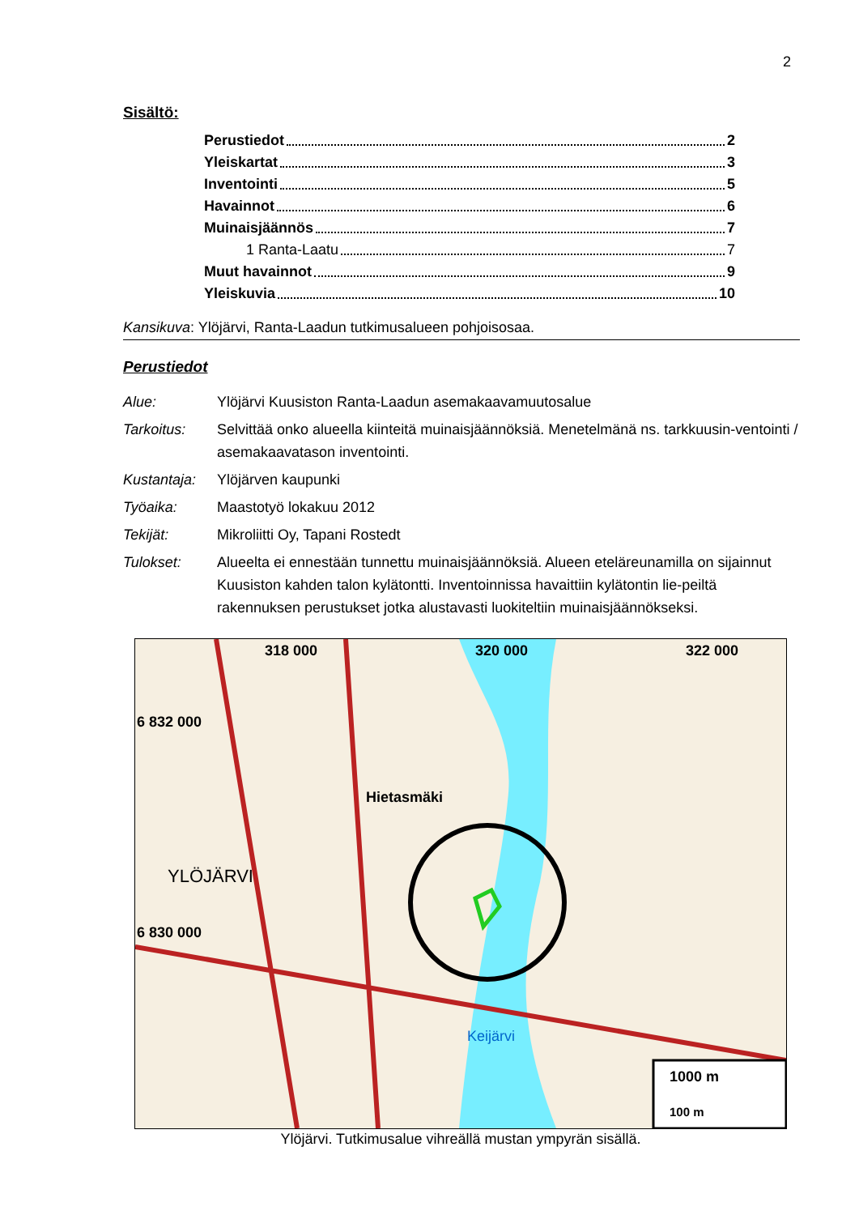2
Sisältö:
Perustiedot 2
Yleiskartat 3
Inventointi 5
Havainnot 6
Muinaisjäännös 7
1 Ranta-Laatu 7
Muut havainnot 9
Yleiskuvia 10
Kansikuva: Ylöjärvi, Ranta-Laadun tutkimusalueen pohjoisosaa.
Perustiedot
| Alue: | Ylöjärvi Kuusiston Ranta-Laadun asemakaavamuutosalue |
| Tarkoitus: | Selvittää onko alueella kiinteitä muinaisjäännöksiä. Menetelmänä ns. tarkkuusin-ventointi / asemakaavatason inventointi. |
| Kustantaja: | Ylöjärven kaupunki |
| Työaika: | Maastotyö lokakuu 2012 |
| Tekijät: | Mikroliitti Oy, Tapani Rostedt |
| Tulokset: | Alueelta ei ennestään tunnettu muinaisjäännöksiä. Alueen eteläreunamilla on sijainnut Kuusiston kahden talon kylätontti. Inventoinnissa havaittiin kylätontin lie-peiltä rakennuksen perustukset jotka alustavasti luokiteltiin muinaisjäännökseksi. |
318 000 320 000 322 000
6 832 000
6 830 000
YLÖJÄRVI
Hietasmäki
Keijärvi
1000 m
100 m
Ylöjärvi. Tutkimusalue vihreällä mustan ympyrän sisällä.